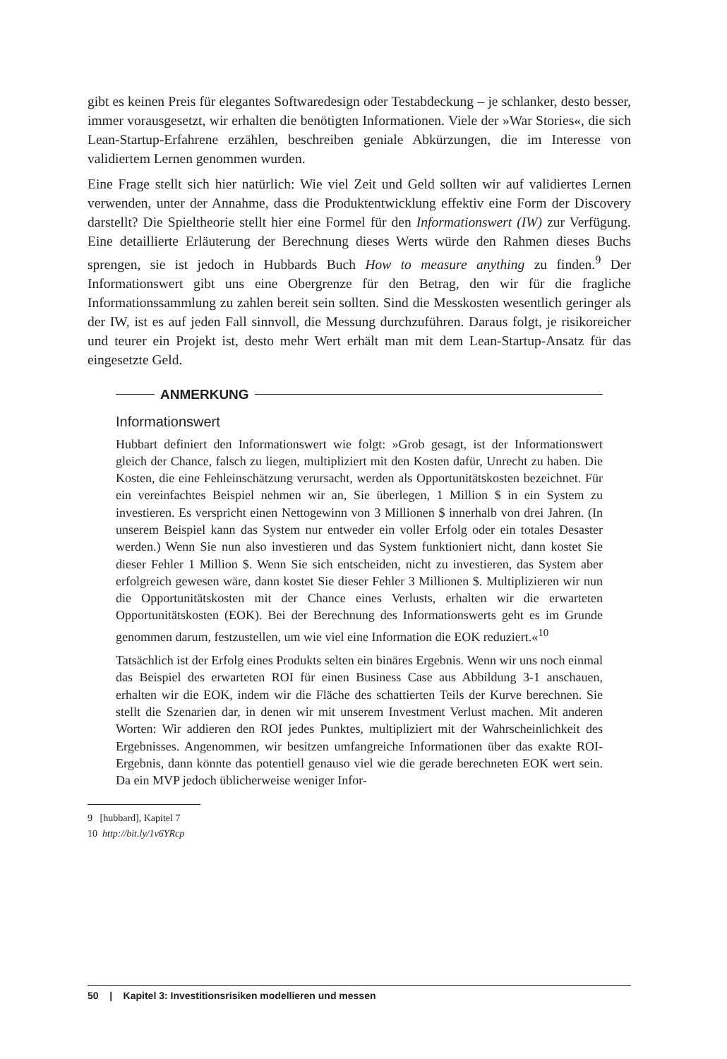gibt es keinen Preis für elegantes Softwaredesign oder Testabdeckung – je schlanker, desto besser, immer vorausgesetzt, wir erhalten die benötigten Informationen. Viele der »War Stories«, die sich Lean-Startup-Erfahrene erzählen, beschreiben geniale Abkürzungen, die im Interesse von validiertem Lernen genommen wurden.
Eine Frage stellt sich hier natürlich: Wie viel Zeit und Geld sollten wir auf validiertes Lernen verwenden, unter der Annahme, dass die Produktentwicklung effektiv eine Form der Discovery darstellt? Die Spieltheorie stellt hier eine Formel für den Informationswert (IW) zur Verfügung. Eine detaillierte Erläuterung der Berechnung dieses Werts würde den Rahmen dieses Buchs sprengen, sie ist jedoch in Hubbards Buch How to measure anything zu finden.<sup>9</sup> Der Informationswert gibt uns eine Obergrenze für den Betrag, den wir für die fragliche Informationssammlung zu zahlen bereit sein sollten. Sind die Messkosten wesentlich geringer als der IW, ist es auf jeden Fall sinnvoll, die Messung durchzuführen. Daraus folgt, je risikoreicher und teurer ein Projekt ist, desto mehr Wert erhält man mit dem Lean-Startup-Ansatz für das eingesetzte Geld.
ANMERKUNG
Informationswert
Hubbart definiert den Informationswert wie folgt: »Grob gesagt, ist der Informationswert gleich der Chance, falsch zu liegen, multipliziert mit den Kosten dafür, Unrecht zu haben. Die Kosten, die eine Fehleinschätzung verursacht, werden als Opportunitätskosten bezeichnet. Für ein vereinfachtes Beispiel nehmen wir an, Sie überlegen, 1 Million $ in ein System zu investieren. Es verspricht einen Nettogewinn von 3 Millionen $ innerhalb von drei Jahren. (In unserem Beispiel kann das System nur entweder ein voller Erfolg oder ein totales Desaster werden.) Wenn Sie nun also investieren und das System funktioniert nicht, dann kostet Sie dieser Fehler 1 Million $. Wenn Sie sich entscheiden, nicht zu investieren, das System aber erfolgreich gewesen wäre, dann kostet Sie dieser Fehler 3 Millionen $. Multiplizieren wir nun die Opportunitätskosten mit der Chance eines Verlusts, erhalten wir die erwarteten Opportunitätskosten (EOK). Bei der Berechnung des Informationswerts geht es im Grunde genommen darum, festzustellen, um wie viel eine Information die EOK reduziert.«<sup>10</sup>
Tatsächlich ist der Erfolg eines Produkts selten ein binäres Ergebnis. Wenn wir uns noch einmal das Beispiel des erwarteten ROI für einen Business Case aus Abbildung 3-1 anschauen, erhalten wir die EOK, indem wir die Fläche des schattierten Teils der Kurve berechnen. Sie stellt die Szenarien dar, in denen wir mit unserem Investment Verlust machen. Mit anderen Worten: Wir addieren den ROI jedes Punktes, multipliziert mit der Wahrscheinlichkeit des Ergebnisses. Angenommen, wir besitzen umfangreiche Informationen über das exakte ROI-Ergebnis, dann könnte das potentiell genauso viel wie die gerade berechneten EOK wert sein. Da ein MVP jedoch üblicherweise weniger Infor-
9 [hubbard], Kapitel 7
10 http://bit.ly/1v6YRcp
50 | Kapitel 3: Investitionsrisiken modellieren und messen